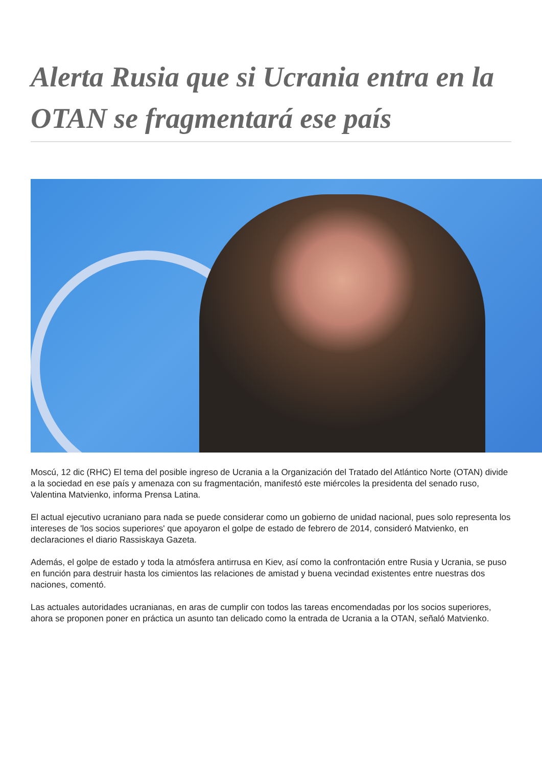Alerta Rusia que si Ucrania entra en la OTAN se fragmentará ese país
Moscú, 12 dic (RHC) El tema del posible ingreso de Ucrania a la Organización del Tratado del Atlántico Norte (OTAN) divide a la sociedad en ese país y amenaza con su fragmentación, manifestó este miércoles la presidenta del senado ruso, Valentina Matvienko, informa Prensa Latina.
El actual ejecutivo ucraniano para nada se puede considerar como un gobierno de unidad nacional, pues solo representa los intereses de 'los socios superiores' que apoyaron el golpe de estado de febrero de 2014, consideró Matvienko, en declaraciones el diario Rassiskaya Gazeta.
Además, el golpe de estado y toda la atmósfera antirrusa en Kiev, así como la confrontación entre Rusia y Ucrania, se puso en función para destruir hasta los cimientos las relaciones de amistad y buena vecindad existentes entre nuestras dos naciones, comentó.
Las actuales autoridades ucranianas, en aras de cumplir con todos las tareas encomendadas por los socios superiores, ahora se proponen poner en práctica un asunto tan delicado como la entrada de Ucrania a la OTAN, señaló Matvienko.